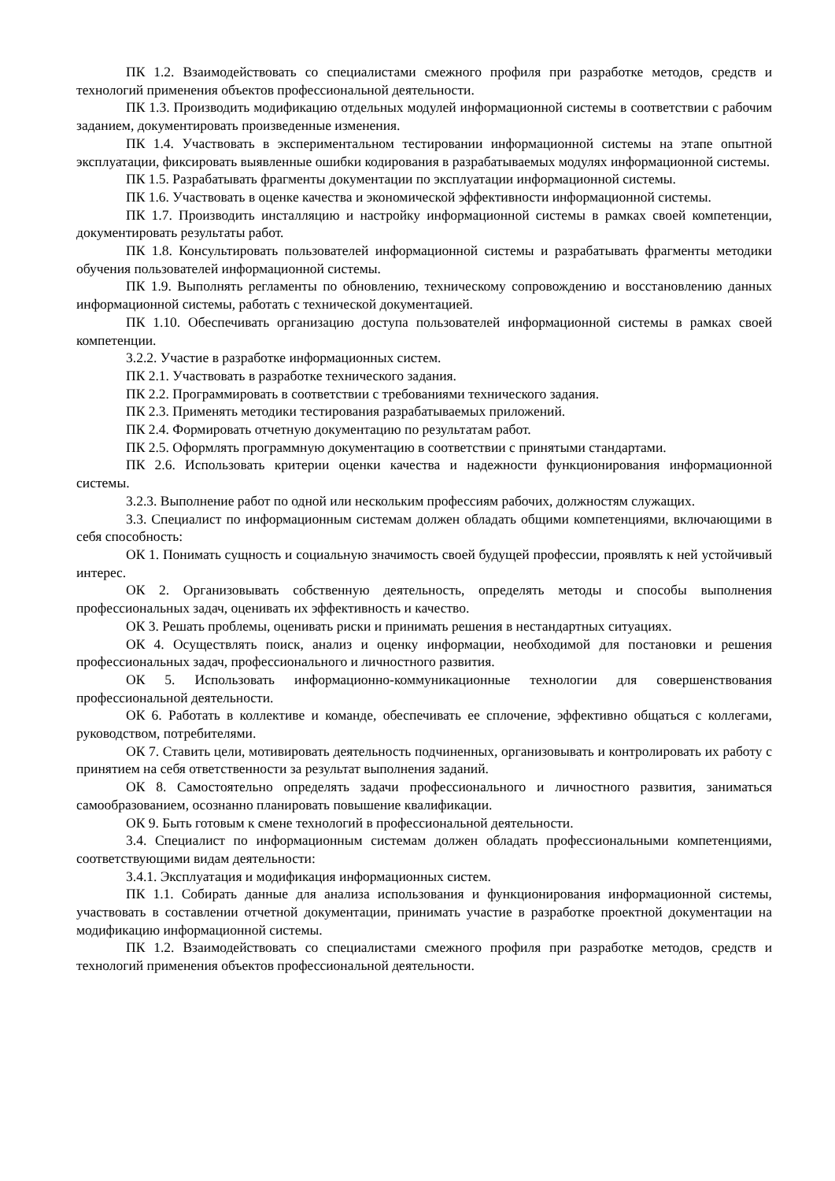ПК 1.2. Взаимодействовать со специалистами смежного профиля при разработке методов, средств и технологий применения объектов профессиональной деятельности.
ПК 1.3. Производить модификацию отдельных модулей информационной системы в соответствии с рабочим заданием, документировать произведенные изменения.
ПК 1.4. Участвовать в экспериментальном тестировании информационной системы на этапе опытной эксплуатации, фиксировать выявленные ошибки кодирования в разрабатываемых модулях информационной системы.
ПК 1.5. Разрабатывать фрагменты документации по эксплуатации информационной системы.
ПК 1.6. Участвовать в оценке качества и экономической эффективности информационной системы.
ПК 1.7. Производить инсталляцию и настройку информационной системы в рамках своей компетенции, документировать результаты работ.
ПК 1.8. Консультировать пользователей информационной системы и разрабатывать фрагменты методики обучения пользователей информационной системы.
ПК 1.9. Выполнять регламенты по обновлению, техническому сопровождению и восстановлению данных информационной системы, работать с технической документацией.
ПК 1.10. Обеспечивать организацию доступа пользователей информационной системы в рамках своей компетенции.
3.2.2. Участие в разработке информационных систем.
ПК 2.1. Участвовать в разработке технического задания.
ПК 2.2. Программировать в соответствии с требованиями технического задания.
ПК 2.3. Применять методики тестирования разрабатываемых приложений.
ПК 2.4. Формировать отчетную документацию по результатам работ.
ПК 2.5. Оформлять программную документацию в соответствии с принятыми стандартами.
ПК 2.6. Использовать критерии оценки качества и надежности функционирования информационной системы.
3.2.3. Выполнение работ по одной или нескольким профессиям рабочих, должностям служащих.
3.3. Специалист по информационным системам должен обладать общими компетенциями, включающими в себя способность:
ОК 1. Понимать сущность и социальную значимость своей будущей профессии, проявлять к ней устойчивый интерес.
ОК 2. Организовывать собственную деятельность, определять методы и способы выполнения профессиональных задач, оценивать их эффективность и качество.
ОК 3. Решать проблемы, оценивать риски и принимать решения в нестандартных ситуациях.
ОК 4. Осуществлять поиск, анализ и оценку информации, необходимой для постановки и решения профессиональных задач, профессионального и личностного развития.
ОК 5. Использовать информационно-коммуникационные технологии для совершенствования профессиональной деятельности.
ОК 6. Работать в коллективе и команде, обеспечивать ее сплочение, эффективно общаться с коллегами, руководством, потребителями.
ОК 7. Ставить цели, мотивировать деятельность подчиненных, организовывать и контролировать их работу с принятием на себя ответственности за результат выполнения заданий.
ОК 8. Самостоятельно определять задачи профессионального и личностного развития, заниматься самообразованием, осознанно планировать повышение квалификации.
ОК 9. Быть готовым к смене технологий в профессиональной деятельности.
3.4. Специалист по информационным системам должен обладать профессиональными компетенциями, соответствующими видам деятельности:
3.4.1. Эксплуатация и модификация информационных систем.
ПК 1.1. Собирать данные для анализа использования и функционирования информационной системы, участвовать в составлении отчетной документации, принимать участие в разработке проектной документации на модификацию информационной системы.
ПК 1.2. Взаимодействовать со специалистами смежного профиля при разработке методов, средств и технологий применения объектов профессиональной деятельности.